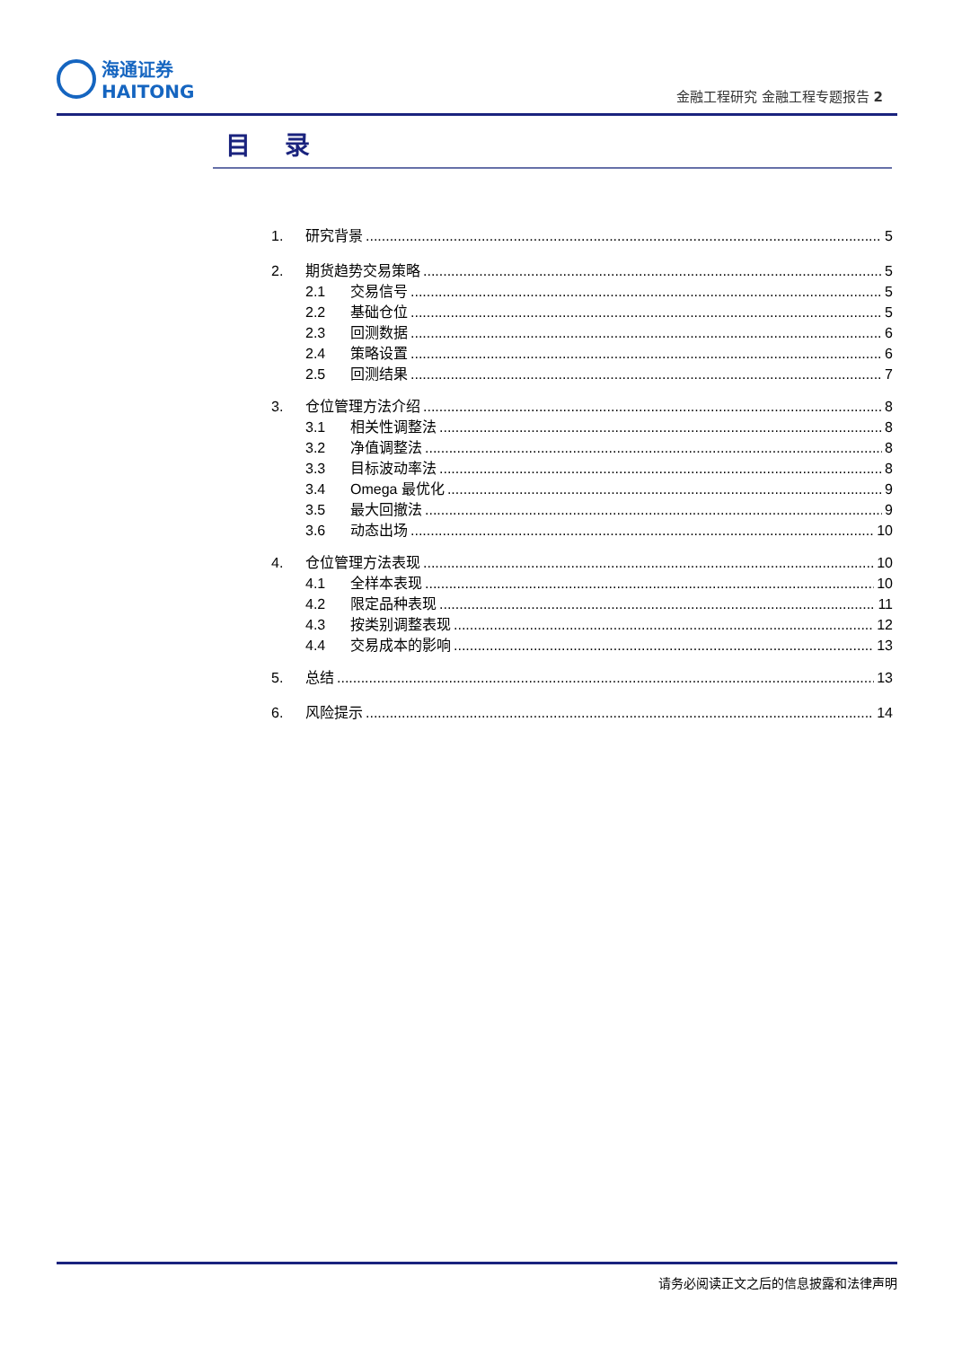海通证券
HAITONG
金融工程研究 金融工程专题报告 2
目　 录
1. 研究背景 5
2. 期货趋势交易策略 5
2.1 交易信号 5
2.2 基础仓位 5
2.3 回测数据 6
2.4 策略设置 6
2.5 回测结果 7
3. 仓位管理方法介绍 8
3.1 相关性调整法 8
3.2 净值调整法 8
3.3 目标波动率法 8
3.4 Omega 最优化 9
3.5 最大回撤法 9
3.6 动态出场 10
4. 仓位管理方法表现 10
4.1 全样本表现 10
4.2 限定品种表现 11
4.3 按类别调整表现 12
4.4 交易成本的影响 13
5. 总结 13
6. 风险提示 14
请务必阅读正文之后的信息披露和法律声明